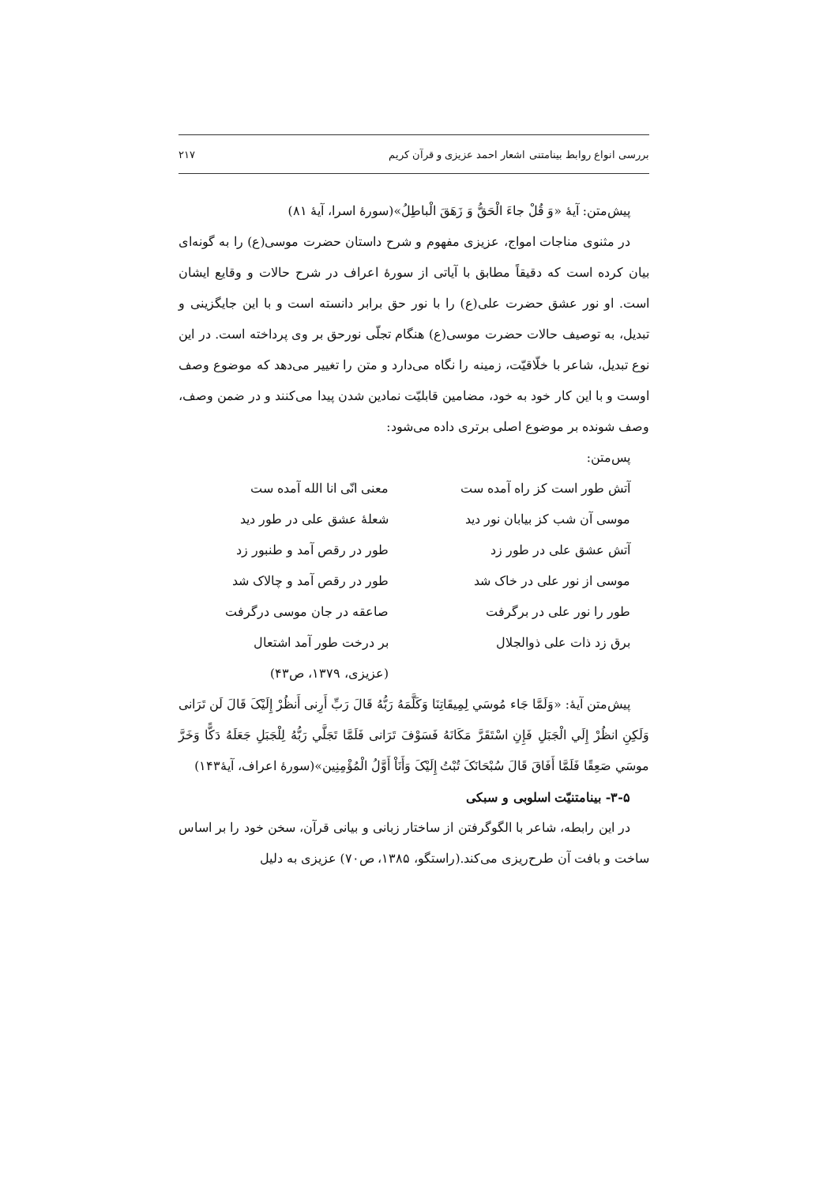بررسی انواع روابط بینامتنی اشعار احمد عزیزی و قرآن کریم ۲۱۷
پیش‌متن: آیهٔ «وَ قُلْ جاءَ الْحَقُّ وَ زَهَقَ الْباطِلُ»(سورهٔ اسرا، آیهٔ ۸۱)
در مثنوی مناجات امواج، عزیزی مفهوم و شرح داستان حضرت موسی(ع) را به گونه‌ای بیان کرده است که دقیقاً مطابق با آیاتی از سورهٔ اعراف در شرح حالات و وقایع ایشان است. او نور عشق حضرت علی(ع) را با نور حق برابر دانسته است و با این جایگزینی و تبدیل، به توصیف حالات حضرت موسی(ع) هنگام تجلّی نورحق بر وی پرداخته است. در این نوع تبدیل، شاعر با خلّاقیّت، زمینه را نگاه می‌دارد و متن را تغییر می‌دهد که موضوع وصف اوست و با این کار خود به خود، مضامین قابلیّت نمادین شدن پیدا می‌کنند و در ضمن وصف، وصف شونده بر موضوع اصلی برتری داده می‌شود:
پس‌متن:
آتش طور است کز راه آمده ست
معنی انّی انا الله آمده ست
موسی آن شب کز بیابان نور دید
شعلهٔ عشق علی در طور دید
آتش عشق علی در طور زد
طور در رقص آمد و طنبور زد
موسی از نور علی در خاک شد
طور در رقص آمد و چالاک شد
طور را نور علی در برگرفت
صاعقه در جان موسی درگرفت
برق زد ذات علی ذوالجلال
بر درخت طور آمد اشتعال
(عزیزی، ۱۳۷۹، ص۴۳)
پیش‌متن آیهٔ: «وَلَمَّا جَاء مُوسَي لِمِيقَاتِنَا وَكَلَّمَهُ رَبُّهُ قَالَ رَبِّ أَرِنی أَنظُرْ إِلَيْکَ قَالَ لَن تَرَانی وَلَکِنِ انظُرْ إِلَي الْجَبَلِ فَإِنِ اسْتَقَرَّ مَكَانَهُ فَسَوْفَ تَرَانی فَلَمَّا تَجَلَّي رَبُّهُ لِلْجَبَلِ جَعَلَهُ دَكًّا وَخَرَّ موسَي صَعِقًا فَلَمَّا أَفَاقَ قَالَ سُبْحَانَکَ تُبْتُ إِلَيْکَ وَأَنَاْ أَوَّلُ الْمُؤْمِنِين»(سورهٔ اعراف، آیهٔ۱۴۳)
۳-۵- بینامتنیّت اسلوبی و سبکی
در این رابطه، شاعر با الگوگرفتن از ساختار زبانی و بیانی قرآن، سخن خود را بر اساس ساخت و بافت آن طرح‌ریزی می‌کند.(راستگو، ۱۳۸۵، ص۷۰) عزیزی به دلیل